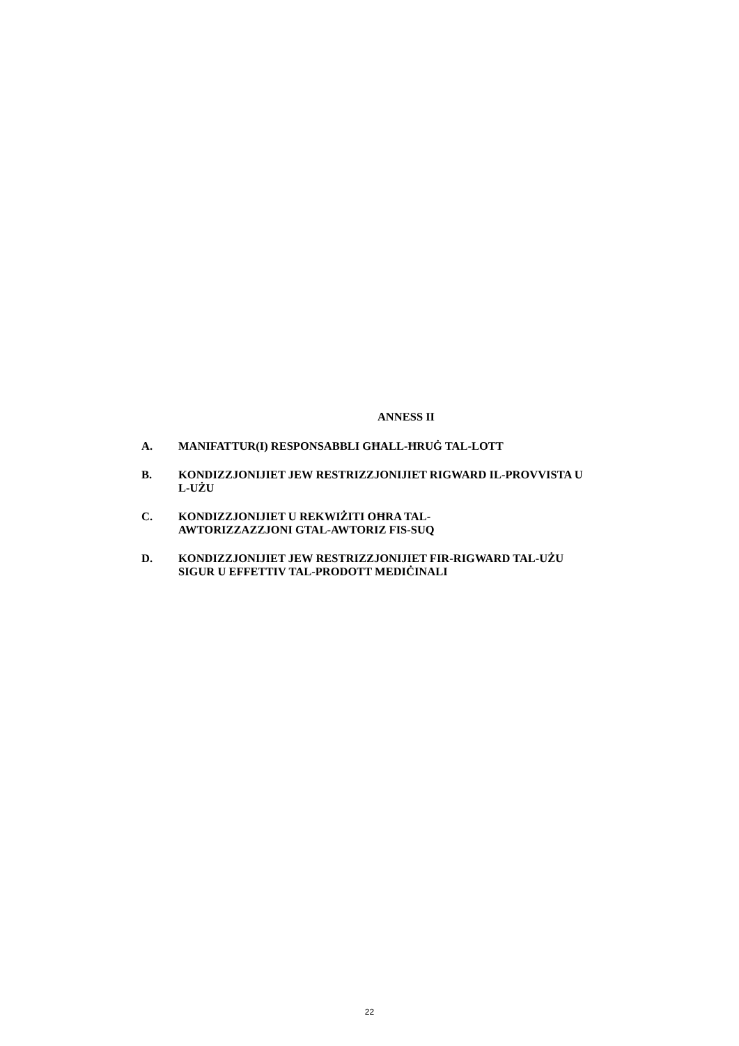ANNESS II
A. MANIFATTUR(I) RESPONSABBLI GĦALL-ĦRUĠ TAL-LOTT
B. KONDIZZJONIJIET JEW RESTRIZZJONIJIET RIGWARD IL-PROVVISTA U L-UŻU
C. KONDIZZJONIJIET U REKWIŻITI OĦRA TAL-
AWTORIZZAZZJONI GTAL-AWTORIZ FIS-SUQ
D. KONDIZZJONIJIET JEW RESTRIZZJONIJIET FIR-RIGWARD TAL-UŻU SIGUR U EFFETTIV TAL-PRODOTT MEDIĊINALI
22